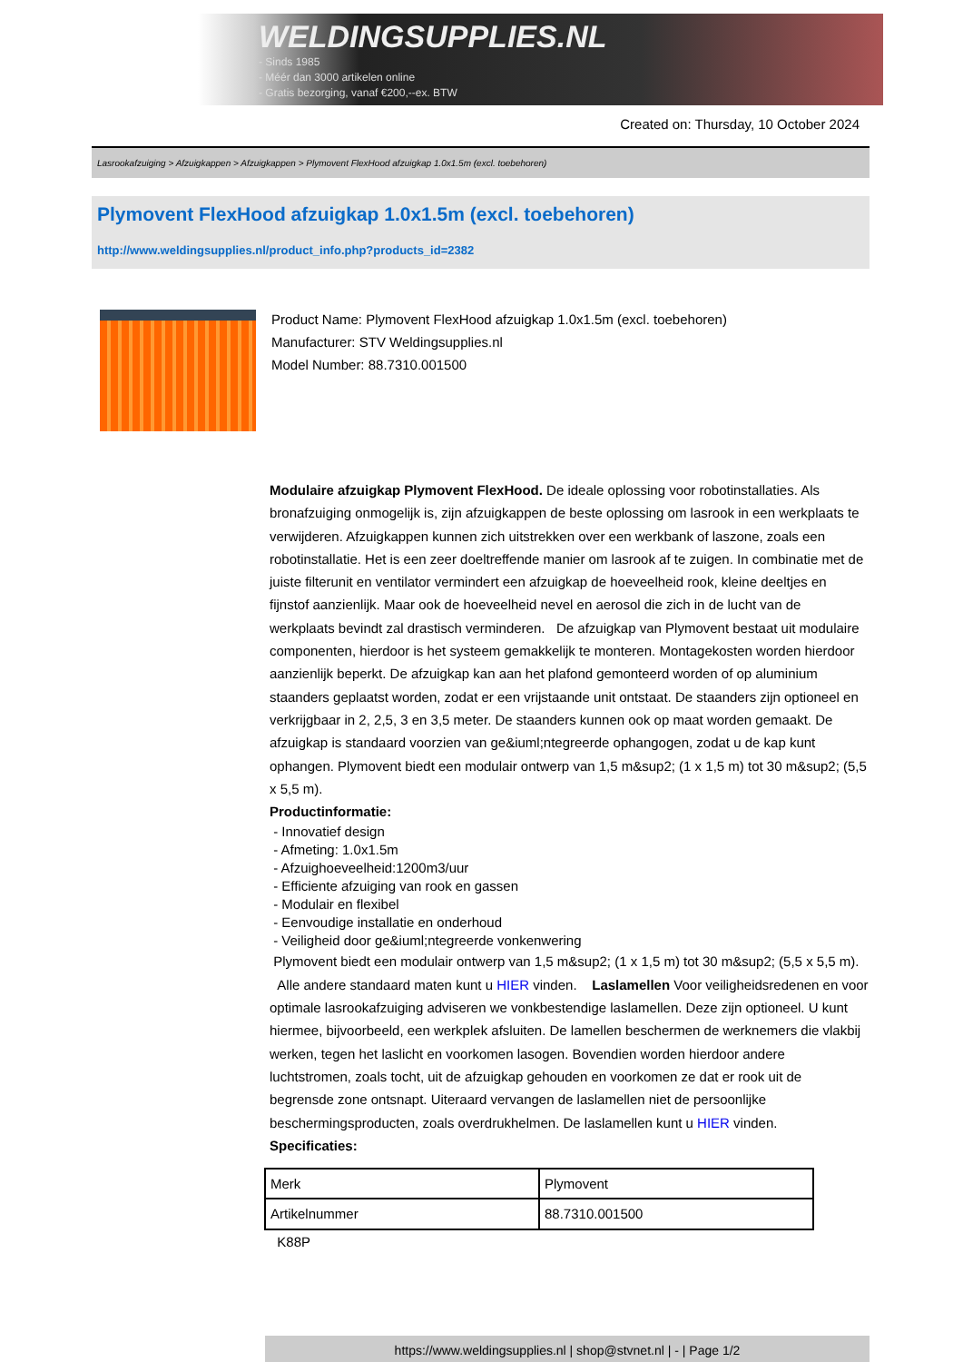WELDINGSUPPLIES.NL
- Sinds 1985
- Méér dan 3000 artikelen online
- Gratis bezorging, vanaf €200,--ex. BTW
Created on: Thursday, 10 October 2024
Lasrookafzuiging > Afzuigkappen > Afzuigkappen > Plymovent FlexHood afzuigkap 1.0x1.5m (excl. toebehoren)
Plymovent FlexHood afzuigkap 1.0x1.5m (excl. toebehoren)
http://www.weldingsupplies.nl/product_info.php?products_id=2382
Product Name: Plymovent FlexHood afzuigkap 1.0x1.5m (excl. toebehoren)
Manufacturer: STV Weldingsupplies.nl
Model Number: 88.7310.001500
Modulaire afzuigkap Plymovent FlexHood. De ideale oplossing voor robotinstallaties. Als bronafzuiging onmogelijk is, zijn afzuigkappen de beste oplossing om lasrook in een werkplaats te verwijderen. Afzuigkappen kunnen zich uitstrekken over een werkbank of laszone, zoals een robotinstallatie. Het is een zeer doeltreffende manier om lasrook af te zuigen. In combinatie met de juiste filterunit en ventilator vermindert een afzuigkap de hoeveelheid rook, kleine deeltjes en fijnstof aanzienlijk. Maar ook de hoeveelheid nevel en aerosol die zich in de lucht van de werkplaats bevindt zal drastisch verminderen. De afzuigkap van Plymovent bestaat uit modulaire componenten, hierdoor is het systeem gemakkelijk te monteren. Montagekosten worden hierdoor aanzienlijk beperkt. De afzuigkap kan aan het plafond gemonteerd worden of op aluminium staanders geplaatst worden, zodat er een vrijstaande unit ontstaat. De staanders zijn optioneel en verkrijgbaar in 2, 2,5, 3 en 3,5 meter. De staanders kunnen ook op maat worden gemaakt. De afzuigkap is standaard voorzien van ge&iuml;ntegreerde ophangogen, zodat u de kap kunt ophangen. Plymovent biedt een modulair ontwerp van 1,5 m&sup2; (1 x 1,5 m) tot 30 m&sup2; (5,5 x 5,5 m).
Productinformatie:
- Innovatief design
- Afmeting: 1.0x1.5m
- Afzuighoeveelheid:1200m3/uur
- Efficiente afzuiging van rook en gassen
- Modulair en flexibel
- Eenvoudige installatie en onderhoud
- Veiligheid door ge&iuml;ntegreerde vonkenwering
Plymovent biedt een modulair ontwerp van 1,5 m&sup2; (1 x 1,5 m) tot 30 m&sup2; (5,5 x 5,5 m).
Alle andere standaard maten kunt u HIER vinden. Laslamellen Voor veiligheidsredenen en voor optimale lasrookafzuiging adviseren we vonkbestendige laslamellen. Deze zijn optioneel. U kunt hiermee, bijvoorbeeld, een werkplek afsluiten. De lamellen beschermen de werknemers die vlakbij werken, tegen het laslicht en voorkomen lasogen. Bovendien worden hierdoor andere luchtstromen, zoals tocht, uit de afzuigkap gehouden en voorkomen ze dat er rook uit de begrensde zone ontsnapt. Uiteraard vervangen de laslamellen niet de persoonlijke beschermingsproducten, zoals overdrukhelmen. De laslamellen kunt u HIER vinden. Specificaties:
| Merk | Plymovent |
| Artikelnummer | 88.7310.001500 |
K88P
https://www.weldingsupplies.nl | shop@stvnet.nl | - | Page 1/2